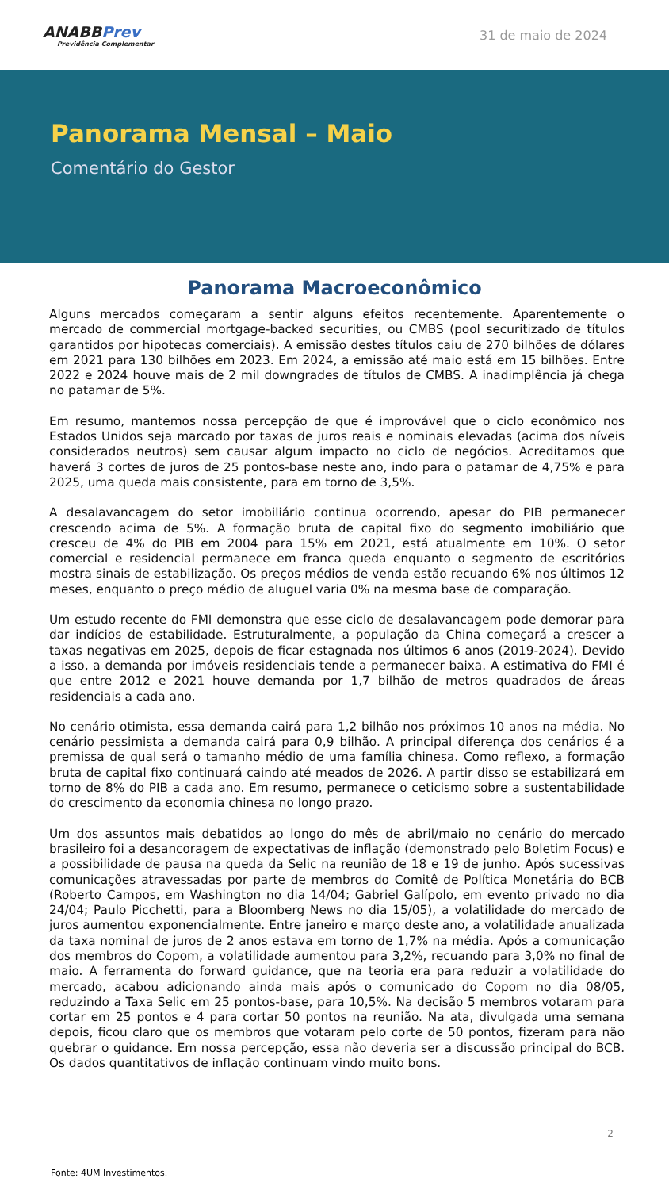ANABBPrev
Previdência Complementar
31 de maio de 2024
Panorama Mensal – Maio
Comentário do Gestor
Panorama Macroeconômico
Alguns mercados começaram a sentir alguns efeitos recentemente. Aparentemente o mercado de commercial mortgage-backed securities, ou CMBS (pool securitizado de títulos garantidos por hipotecas comerciais). A emissão destes títulos caiu de 270 bilhões de dólares em 2021 para 130 bilhões em 2023. Em 2024, a emissão até maio está em 15 bilhões. Entre 2022 e 2024 houve mais de 2 mil downgrades de títulos de CMBS. A inadimplência já chega no patamar de 5%.
Em resumo, mantemos nossa percepção de que é improvável que o ciclo econômico nos Estados Unidos seja marcado por taxas de juros reais e nominais elevadas (acima dos níveis considerados neutros) sem causar algum impacto no ciclo de negócios. Acreditamos que haverá 3 cortes de juros de 25 pontos-base neste ano, indo para o patamar de 4,75% e para 2025, uma queda mais consistente, para em torno de 3,5%.
A desalavancagem do setor imobiliário continua ocorrendo, apesar do PIB permanecer crescendo acima de 5%. A formação bruta de capital fixo do segmento imobiliário que cresceu de 4% do PIB em 2004 para 15% em 2021, está atualmente em 10%. O setor comercial e residencial permanece em franca queda enquanto o segmento de escritórios mostra sinais de estabilização. Os preços médios de venda estão recuando 6% nos últimos 12 meses, enquanto o preço médio de aluguel varia 0% na mesma base de comparação.
Um estudo recente do FMI demonstra que esse ciclo de desalavancagem pode demorar para dar indícios de estabilidade. Estruturalmente, a população da China começará a crescer a taxas negativas em 2025, depois de ficar estagnada nos últimos 6 anos (2019-2024). Devido a isso, a demanda por imóveis residenciais tende a permanecer baixa. A estimativa do FMI é que entre 2012 e 2021 houve demanda por 1,7 bilhão de metros quadrados de áreas residenciais a cada ano.
No cenário otimista, essa demanda cairá para 1,2 bilhão nos próximos 10 anos na média. No cenário pessimista a demanda cairá para 0,9 bilhão. A principal diferença dos cenários é a premissa de qual será o tamanho médio de uma família chinesa. Como reflexo, a formação bruta de capital fixo continuará caindo até meados de 2026. A partir disso se estabilizará em torno de 8% do PIB a cada ano. Em resumo, permanece o ceticismo sobre a sustentabilidade do crescimento da economia chinesa no longo prazo.
Um dos assuntos mais debatidos ao longo do mês de abril/maio no cenário do mercado brasileiro foi a desancoragem de expectativas de inflação (demonstrado pelo Boletim Focus) e a possibilidade de pausa na queda da Selic na reunião de 18 e 19 de junho. Após sucessivas comunicações atravessadas por parte de membros do Comitê de Política Monetária do BCB (Roberto Campos, em Washington no dia 14/04; Gabriel Galípolo, em evento privado no dia 24/04; Paulo Picchetti, para a Bloomberg News no dia 15/05), a volatilidade do mercado de juros aumentou exponencialmente. Entre janeiro e março deste ano, a volatilidade anualizada da taxa nominal de juros de 2 anos estava em torno de 1,7% na média. Após a comunicação dos membros do Copom, a volatilidade aumentou para 3,2%, recuando para 3,0% no final de maio. A ferramenta do forward guidance, que na teoria era para reduzir a volatilidade do mercado, acabou adicionando ainda mais após o comunicado do Copom no dia 08/05, reduzindo a Taxa Selic em 25 pontos-base, para 10,5%. Na decisão 5 membros votaram para cortar em 25 pontos e 4 para cortar 50 pontos na reunião. Na ata, divulgada uma semana depois, ficou claro que os membros que votaram pelo corte de 50 pontos, fizeram para não quebrar o guidance. Em nossa percepção, essa não deveria ser a discussão principal do BCB. Os dados quantitativos de inflação continuam vindo muito bons.
2
Fonte: 4UM Investimentos.